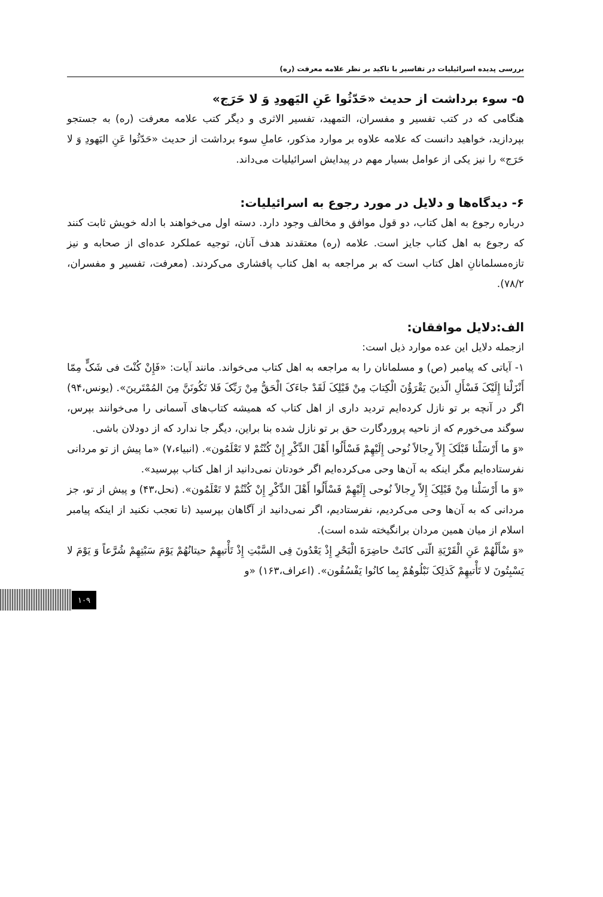بررسی پدیده اسرائیلیات در تفاسیر با تاکید بر نظر علامه معرفت (ره)
۵- سوء برداشت از حدیث «حَدّثُوا عَنِ الیَهودِ وَ لا حَرَج»
هنگامی که در کتب تفسیر و مفسران، التمهید، تفسیر الاثری و دیگر کتب علامه معرفت (ره) به جستجو بپردازید، خواهید دانست که علامه علاوه بر موارد مذکور، عاملِ سوء برداشت از حدیث «حَدّثُوا عَنِ الیَهودِ وَ لا حَرَج» را نیز یکی از عوامل بسیار مهم در پیدایش اسرائیلیات می‌داند.
۶- دیدگاه‌ها و دلایل در مورد رجوع به اسرائیلیات:
درباره رجوع به اهل کتاب، دو قول موافق و مخالف وجود دارد. دسته اول می‌خواهند با ادله خویش ثابت کنند که رجوع به اهل کتاب جایز است. علامه (ره) معتقدند هدف آنان، توجیه عملکرد عده‌ای از صحابه و نیز تازه‌مسلمانانِ اهل کتاب است که بر مراجعه به اهل کتاب پافشاری می‌کردند. (معرفت، تفسیر و مفسران، ۷۸/۲).
الف:دلایل موافقان:
ازجمله دلایل این عده موارد ذیل است:
۱- آیاتی که پیامبر (ص) و مسلمانان را به مراجعه به اهل کتاب می‌خواند. مانند آیات: «فَإِنْ کُنْتَ فی شَکٍّ مِمّا أَنْزَلْنا إِلَیْکَ فَسْأَلِ الّذینَ یَقْرَؤُنَ الْکِتابَ مِنْ قَبْلِکَ لَقَدْ جاءَکَ الْحَقُّ مِنْ رَبِّکَ فَلا تَکُونَنَّ مِنَ المُمْتَرینَ». (یونس،۹۴) اگر در آنچه بر تو نازل کرده‌ایم تردید داری از اهل کتاب که همیشه کتاب‌های آسمانی را می‌خوانند بپرس، سوگند می‌خورم که از ناحیه پروردگارت حق بر تو نازل شده بنا براین، دیگر جا ندارد که از دودلان باشی.
«وَ ما أَرْسَلْنا قَبْلَکَ إِلاّ رِجالاً نُوحی إِلَیْهِمْ فَسْأَلُوا أَهْلَ الذِّکْرِ إِنْ کُنْتُمْ لا تَعْلَمُون». (انبیاء،۷) «ما پیش از تو مردانی نفرستاده‌ایم مگر اینکه به آن‌ها وحی می‌کرده‌ایم اگر خودتان نمی‌دانید از اهل کتاب بپرسید».
«وَ ما أَرْسَلْنا مِنْ قَبْلِکَ إِلاّ رِجالاً نُوحی إِلَیْهِمْ فَسْأَلُوا أَهْلَ الذِّکْرِ إِنْ کُنْتُمْ لا تَعْلَمُون». (نحل،۴۳) و پیش از تو، جز مردانی که به آن‌ها وحی می‌کردیم، نفرستادیم، اگر نمی‌دانید از آگاهان بپرسید (تا تعجب نکنید از اینکه پیامبر اسلام از میان همین مردان برانگیخته شده است).
«وَ سْأَلْهُمْ عَنِ الْقَرْیَةِ الّتی کانَتْ حاضِرَةَ الْبَحْرِ إِذْ یَعْدُونَ فِی السَّبْتِ إِذْ تَأْتیهِمْ حیتانُهُمْ یَوْمَ سَبْتِهِمْ شُرَّعاً وَ یَوْمَ لا یَسْبِتُونَ لا تَأْتیهِمْ کَذلِکَ نَبْلُوهُمْ بِما کانُوا یَفْسُقُون». (اعراف،۱۶۳) «و
۱۰۹